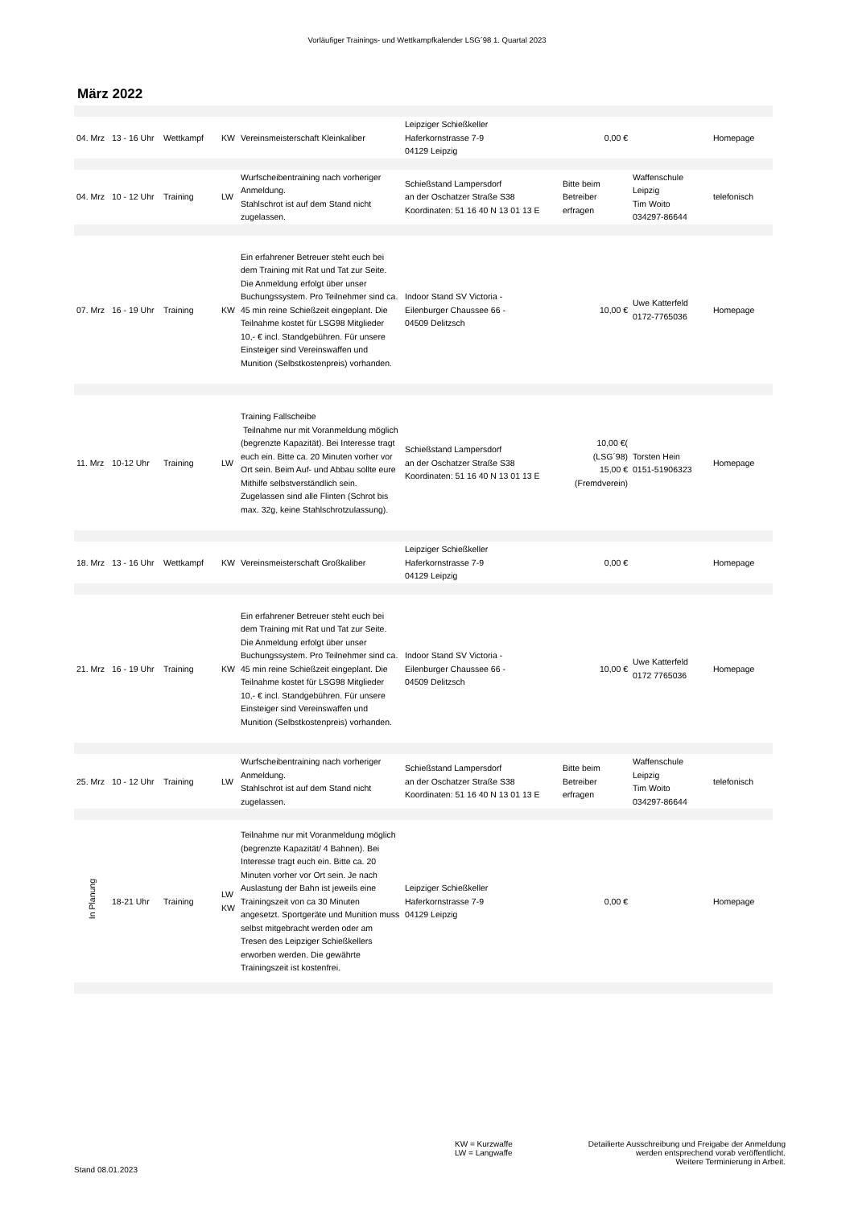Vorläufiger Trainings- und Wettkampfkalender LSG´98 1. Quartal 2023
März 2022
| 04. Mrz | 13 - 16 Uhr | Wettkampf | KW | Vereinsmeisterschaft Kleinkaliber | Leipziger Schießkeller Haferkornstrasse 7-9 04129 Leipzig | 0,00 € | | Homepage |
| 04. Mrz | 10 - 12 Uhr | Training | LW | Wurfscheibentraining nach vorheriger Anmeldung. Stahlschrot ist auf dem Stand nicht zugelassen. | Schießstand Lampersdorf an der Oschatzer Straße S38 Koordinaten: 51 16 40 N 13 01 13 E | Bitte beim Betreiber erfragen | Waffenschule Leipzig Tim Woito 034297-86644 | telefonisch |
| 07. Mrz | 16 - 19 Uhr | Training | KW | Ein erfahrener Betreuer steht euch bei dem Training mit Rat und Tat zur Seite. Die Anmeldung erfolgt über unser Buchungssystem. Pro Teilnehmer sind ca. 45 min reine Schießzeit eingeplant. Die Teilnahme kostet für LSG98 Mitglieder 10,- € incl. Standgebühren. Für unsere Einsteiger sind Vereinswaffen und Munition (Selbstkostenpreis) vorhanden. | Indoor Stand SV Victoria - Eilenburger Chaussee 66 - 04509 Delitzsch | 10,00 € | Uwe Katterfeld 0172-7765036 | Homepage |
| 11. Mrz | 10-12 Uhr | Training | LW | Training Fallscheibe Teilnahme nur mit Voranmeldung möglich (begrenzte Kapazität). Bei Interesse tragt euch ein. Bitte ca. 20 Minuten vorher vor Ort sein. Beim Auf- und Abbau sollte eure Mithilfe selbstverständlich sein. Zugelassen sind alle Flinten (Schrot bis max. 32g, keine Stahlschrotzulassung). | Schießstand Lampersdorf an der Oschatzer Straße S38 Koordinaten: 51 16 40 N 13 01 13 E | 10,00 €( (LSG´98) 15,00 € (Fremdverein) | Torsten Hein 0151-51906323 | Homepage |
| 18. Mrz | 13 - 16 Uhr | Wettkampf | KW | Vereinsmeisterschaft Großkaliber | Leipziger Schießkeller Haferkornstrasse 7-9 04129 Leipzig | 0,00 € | | Homepage |
| 21. Mrz | 16 - 19 Uhr | Training | KW | Ein erfahrener Betreuer steht euch bei dem Training mit Rat und Tat zur Seite. Die Anmeldung erfolgt über unser Buchungssystem. Pro Teilnehmer sind ca. 45 min reine Schießzeit eingeplant. Die Teilnahme kostet für LSG98 Mitglieder 10,- € incl. Standgebühren. Für unsere Einsteiger sind Vereinswaffen und Munition (Selbstkostenpreis) vorhanden. | Indoor Stand SV Victoria - Eilenburger Chaussee 66 - 04509 Delitzsch | 10,00 € | Uwe Katterfeld 0172 7765036 | Homepage |
| 25. Mrz | 10 - 12 Uhr | Training | LW | Wurfscheibentraining nach vorheriger Anmeldung. Stahlschrot ist auf dem Stand nicht zugelassen. | Schießstand Lampersdorf an der Oschatzer Straße S38 Koordinaten: 51 16 40 N 13 01 13 E | Bitte beim Betreiber erfragen | Waffenschule Leipzig Tim Woito 034297-86644 | telefonisch |
| In Planung | 18-21 Uhr | Training | LW KW | Teilnahme nur mit Voranmeldung möglich (begrenzte Kapazität/ 4 Bahnen). Bei Interesse tragt euch ein. Bitte ca. 20 Minuten vorher vor Ort sein. Je nach Auslastung der Bahn ist jeweils eine Trainingszeit von ca 30 Minuten angesetzt. Sportgeräte und Munition muss selbst mitgebracht werden oder am Tresen des Leipziger Schießkellers erworben werden. Die gewährte Trainingszeit ist kostenfrei. | Leipziger Schießkeller Haferkornstrasse 7-9 04129 Leipzig | 0,00 € | | Homepage |
Stand 08.01.2023
KW = Kurzwaffe
LW = Langwaffe
Detailierte Ausschreibung und Freigabe der Anmeldung
werden entsprechend vorab veröffentlicht.
Weitere Terminierung in Arbeit.